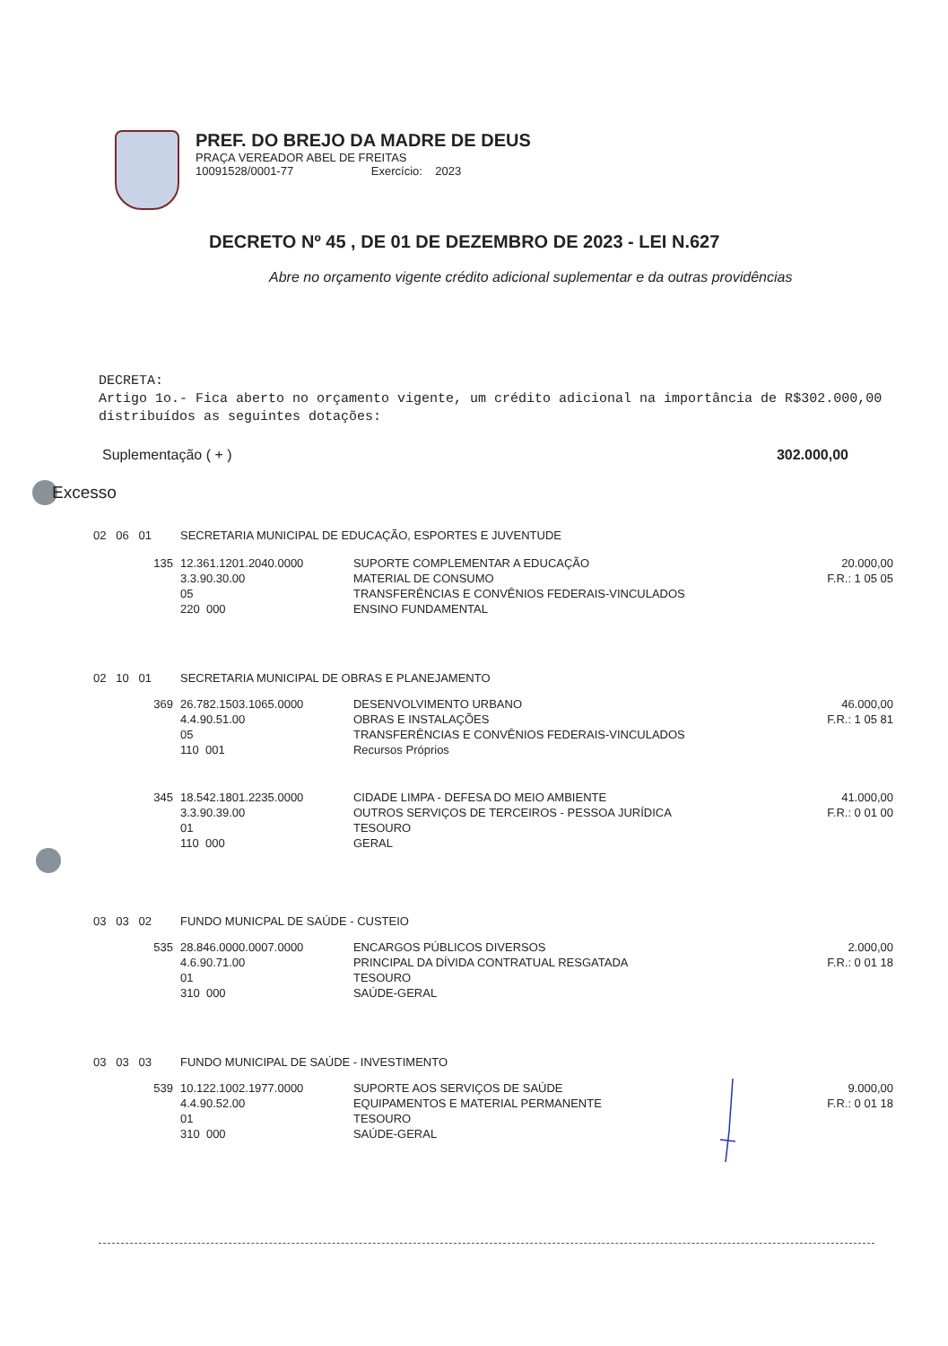PREF. DO BREJO DA MADRE DE DEUS
PRAÇA VEREADOR ABEL DE FREITAS
10091528/0001-77 Exercício: 2023
DECRETO Nº 45 , DE 01 DE DEZEMBRO DE 2023 - LEI N.627
Abre no orçamento vigente crédito adicional suplementar e da outras providências
DECRETA:
Artigo 1o.- Fica aberto no orçamento vigente, um crédito adicional na importância de R$302.000,00 distribuídos as seguintes dotações:
Suplementação ( + ) 302.000,00
Excesso
| 02 06 01 | SECRETARIA MUNICIPAL DE EDUCAÇÃO, ESPORTES E JUVENTUDE | | |
| 135 | 12.361.1201.2040.0000 3.3.90.30.00 05 220 000 | SUPORTE COMPLEMENTAR A EDUCAÇÃO MATERIAL DE CONSUMO TRANSFERÊNCIAS E CONVÊNIOS FEDERAIS-VINCULADOS ENSINO FUNDAMENTAL | 20.000,00 F.R.: 1 05 05 |
| 02 10 01 | SECRETARIA MUNICIPAL DE OBRAS E PLANEJAMENTO | | |
| 369 | 26.782.1503.1065.0000 4.4.90.51.00 05 110 001 | DESENVOLVIMENTO URBANO OBRAS E INSTALAÇÕES TRANSFERÊNCIAS E CONVÊNIOS FEDERAIS-VINCULADOS Recursos Próprios | 46.000,00 F.R.: 1 05 81 |
| 345 | 18.542.1801.2235.0000 3.3.90.39.00 01 110 000 | CIDADE LIMPA - DEFESA DO MEIO AMBIENTE OUTROS SERVIÇOS DE TERCEIROS - PESSOA JURÍDICA TESOURO GERAL | 41.000,00 F.R.: 0 01 00 |
| 03 03 02 | FUNDO MUNICPAL DE SAÚDE - CUSTEIO | | |
| 535 | 28.846.0000.0007.0000 4.6.90.71.00 01 310 000 | ENCARGOS PÚBLICOS DIVERSOS PRINCIPAL DA DÍVIDA CONTRATUAL RESGATADA TESOURO SAÚDE-GERAL | 2.000,00 F.R.: 0 01 18 |
| 03 03 03 | FUNDO MUNICIPAL DE SAÚDE - INVESTIMENTO | | |
| 539 | 10.122.1002.1977.0000 4.4.90.52.00 01 310 000 | SUPORTE AOS SERVIÇOS DE SAÚDE EQUIPAMENTOS E MATERIAL PERMANENTE TESOURO SAÚDE-GERAL | 9.000,00 F.R.: 0 01 18 |